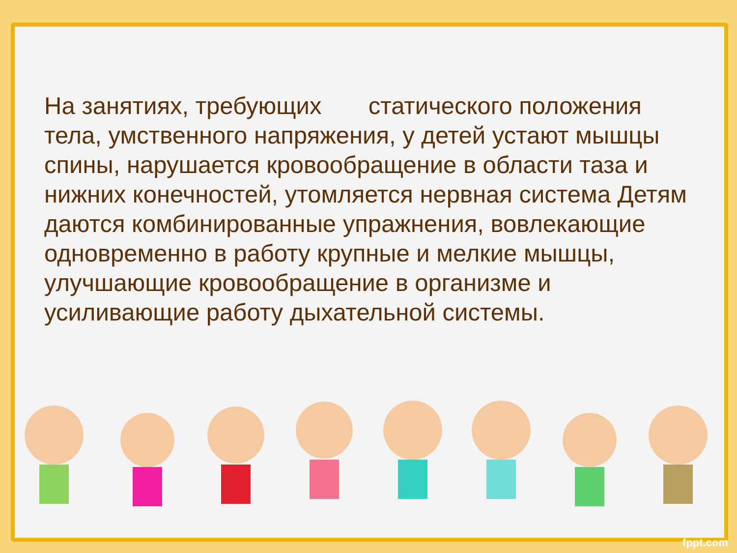На занятиях, требующих статического положения тела, умственного напряжения, у детей устают мышцы спины, нарушается кровообращение в области таза и нижних конечностей, утомляется нервная система Детям даются комбинированные упражнения, вовлекающие одновременно в работу крупные и мелкие мышцы, улучшающие кровообращение в организме и усиливающие работу дыхательной системы.
fppt.com